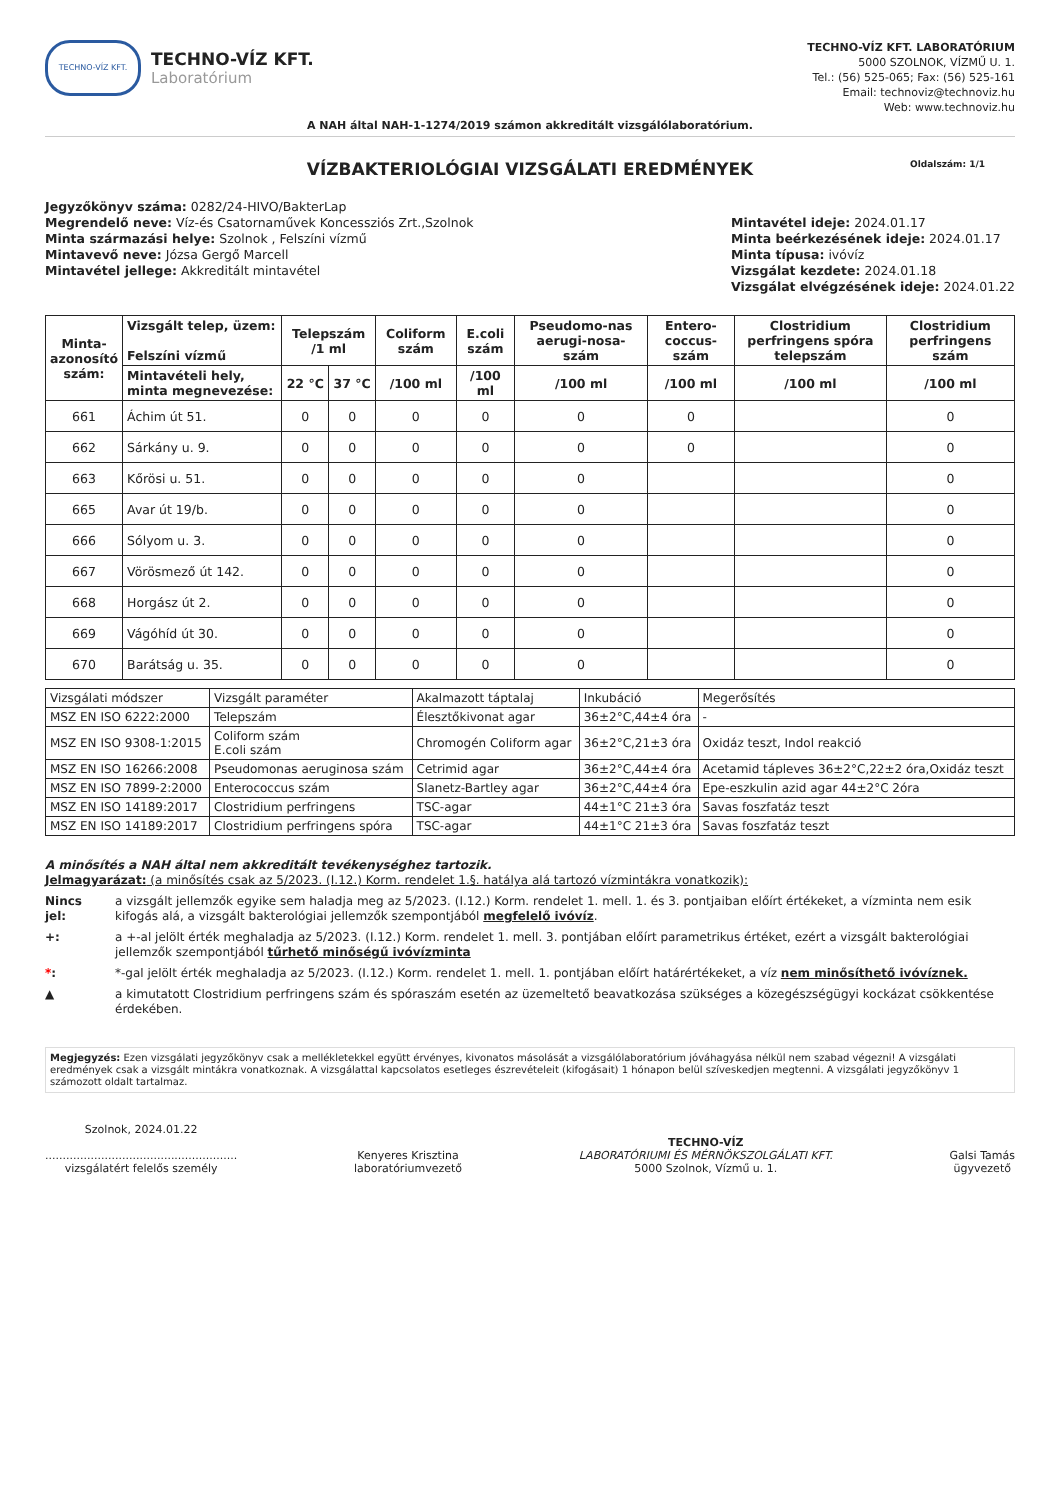TECHNO-VÍZ KFT.
TECHNO-VÍZ KFT.
Laboratórium
TECHNO-VÍZ KFT. LABORATÓRIUM
5000 SZOLNOK, VÍZMŰ U. 1.
Tel.: (56) 525-065; Fax: (56) 525-161
Email: technoviz@technoviz.hu
Web: www.technoviz.hu
A NAH által NAH-1-1274/2019 számon akkreditált vizsgálólaboratórium.
VÍZBAKTERIOLÓGIAI VIZSGÁLATI EREDMÉNYEK Oldalszám: 1/1
Jegyzőkönyv száma: 0282/24-HIVO/BakterLap
Megrendelő neve: Víz-és Csatornaművek Koncessziós Zrt.,Szolnok
Minta származási helye: Szolnok , Felszíni vízmű
Mintavevő neve: Józsa Gergő Marcell
Mintavétel jellege: Akkreditált mintavétel
Mintavétel ideje: 2024.01.17
Minta beérkezésének ideje: 2024.01.17
Minta típusa: ivóvíz
Vizsgálat kezdete: 2024.01.18
Vizsgálat elvégzésének ideje: 2024.01.22
| Minta- azonosító szám: | Vizsgált telep, üzem: Felszíni vízmű | Telepszám /1 ml | | Coliform szám | E.coli szám | Pseudomo-nas aerugi-nosa-szám | Entero-coccus-szám | Clostridium perfringens spóra telepszám | Clostridium perfringens szám |
| --- | --- | --- | --- | --- | --- | --- | --- | --- | --- |
| | Mintavételi hely, minta megnevezése: | 22 °C | 37 °C | /100 ml | /100 ml | /100 ml | /100 ml | /100 ml | /100 ml |
| 661 | Áchim út 51. | 0 | 0 | 0 | 0 | 0 | 0 | | 0 |
| 662 | Sárkány u. 9. | 0 | 0 | 0 | 0 | 0 | 0 | | 0 |
| 663 | Kőrösi u. 51. | 0 | 0 | 0 | 0 | 0 | | | 0 |
| 665 | Avar út 19/b. | 0 | 0 | 0 | 0 | 0 | | | 0 |
| 666 | Sólyom u. 3. | 0 | 0 | 0 | 0 | 0 | | | 0 |
| 667 | Vörösmező út 142. | 0 | 0 | 0 | 0 | 0 | | | 0 |
| 668 | Horgász út 2. | 0 | 0 | 0 | 0 | 0 | | | 0 |
| 669 | Vágóhíd út 30. | 0 | 0 | 0 | 0 | 0 | | | 0 |
| 670 | Barátság u. 35. | 0 | 0 | 0 | 0 | 0 | | | 0 |
| Vizsgálati módszer | Vizsgált paraméter | Akalmazott táptalaj | Inkubáció | Megerősítés |
| MSZ EN ISO 6222:2000 | Telepszám | Élesztőkivonat agar | 36±2°C,44±4 óra | - |
| MSZ EN ISO 9308-1:2015 | Coliform szám E.coli szám | Chromogén Coliform agar | 36±2°C,21±3 óra | Oxidáz teszt, Indol reakció |
| MSZ EN ISO 16266:2008 | Pseudomonas aeruginosa szám | Cetrimid agar | 36±2°C,44±4 óra | Acetamid tápleves 36±2°C,22±2 óra,Oxidáz teszt |
| MSZ EN ISO 7899-2:2000 | Enterococcus szám | Slanetz-Bartley agar | 36±2°C,44±4 óra | Epe-eszkulin azid agar 44±2°C 2óra |
| MSZ EN ISO 14189:2017 | Clostridium perfringens | TSC-agar | 44±1°C 21±3 óra | Savas foszfatáz teszt |
| MSZ EN ISO 14189:2017 | Clostridium perfringens spóra | TSC-agar | 44±1°C 21±3 óra | Savas foszfatáz teszt |
A minősítés a NAH által nem akkreditált tevékenységhez tartozik.
Jelmagyarázat: (a minősítés csak az 5/2023. (I.12.) Korm. rendelet 1.§. hatálya alá tartozó vízmintákra vonatkozik):
Nincs jel: a vizsgált jellemzők egyike sem haladja meg az 5/2023. (I.12.) Korm. rendelet 1. mell. 1. és 3. pontjaiban előírt értékeket, a vízminta nem esik kifogás alá, a vizsgált bakterológiai jellemzők szempontjából megfelelő ivóvíz.
+: a +-al jelölt érték meghaladja az 5/2023. (I.12.) Korm. rendelet 1. mell. 3. pontjában előírt parametrikus értéket, ezért a vizsgált bakterológiai jellemzők szempontjából tűrhető minőségű ivóvízminta
*: *-gal jelölt érték meghaladja az 5/2023. (I.12.) Korm. rendelet 1. mell. 1. pontjában előírt határértékeket, a víz nem minősíthető ivóvíznek.
▲ a kimutatott Clostridium perfringens szám és spóraszám esetén az üzemeltető beavatkozása szükséges a közegészségügyi kockázat csökkentése érdekében.
Megjegyzés: Ezen vizsgálati jegyzőkönyv csak a mellékletekkel együtt érvényes, kivonatos másolását a vizsgálólaboratórium jóváhagyása nélkül nem szabad végezni! A vizsgálati eredmények csak a vizsgált mintákra vonatkoznak. A vizsgálattal kapcsolatos esetleges észrevételeit (kifogásait) 1 hónapon belül szíveskedjen megtenni. A vizsgálati jegyzőkönyv 1 számozott oldalt tartalmaz.
Szolnok, 2024.01.22
.......................................................
vizsgálatért felelős személy
Kenyeres Krisztina
laboratóriumvezető
TECHNO-VÍZ
LABORATÓRIUMI ÉS MÉRNÖKSZOLGÁLATI KFT.
5000 Szolnok, Vízmű u. 1.
Galsi Tamás
ügyvezető